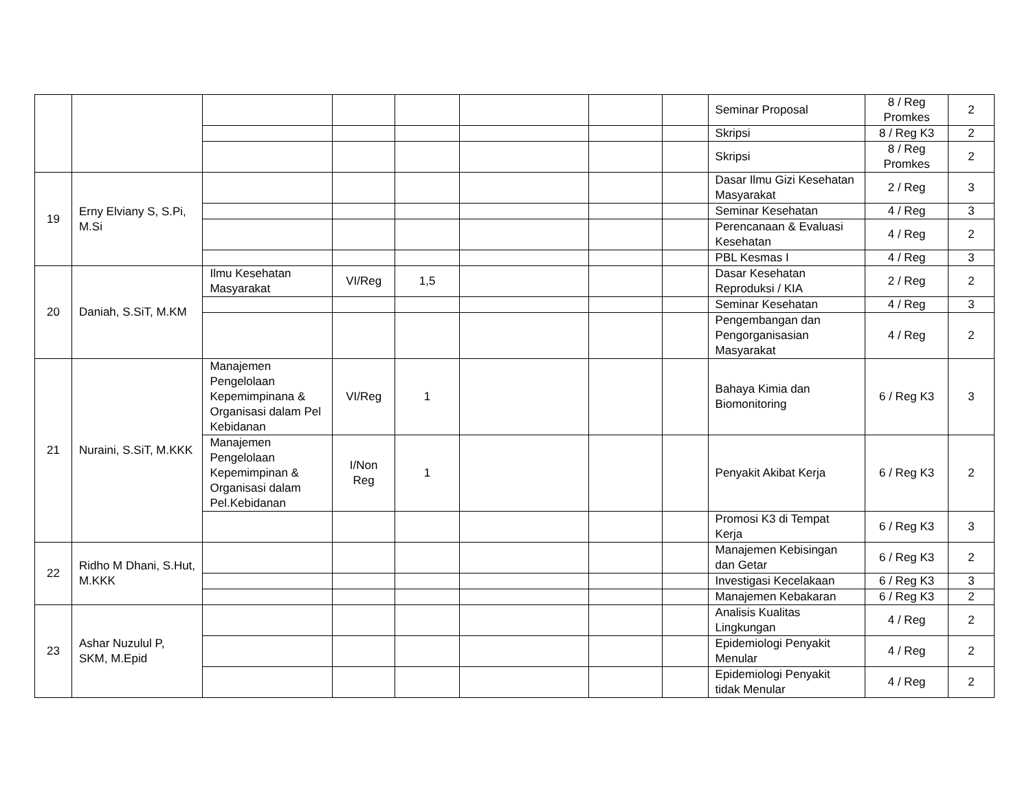| | | | | | | | | Seminar Proposal | 8 / Reg Promkes | 2 |
| | | | | | | | | Skripsi | 8 / Reg K3 | 2 |
| | | | | | | | | Skripsi | 8 / Reg Promkes | 2 |
| 19 | Erny Elviany S, S.Pi, M.Si | | | | | | | Dasar Ilmu Gizi Kesehatan Masyarakat | 2 / Reg | 3 |
| | | | | | | | | Seminar Kesehatan | 4 / Reg | 3 |
| | | | | | | | | Perencanaan & Evaluasi Kesehatan | 4 / Reg | 2 |
| | | | | | | | | PBL Kesmas I | 4 / Reg | 3 |
| 20 | Daniah, S.SiT, M.KM | Ilmu Kesehatan Masyarakat | VI/Reg | 1,5 | | | | Dasar Kesehatan Reproduksi / KIA | 2 / Reg | 2 |
| | | | | | | | | Seminar Kesehatan | 4 / Reg | 3 |
| | | | | | | | | Pengembangan dan Pengorganisasian Masyarakat | 4 / Reg | 2 |
| 21 | Nuraini, S.SiT, M.KKK | Manajemen Pengelolaan Kepemimpinana & Organisasi dalam Pel Kebidanan | VI/Reg | 1 | | | | Bahaya Kimia dan Biomonitoring | 6 / Reg K3 | 3 |
| | | Manajemen Pengelolaan Kepemimpinan & Organisasi dalam Pel.Kebidanan | I/Non Reg | 1 | | | | Penyakit Akibat Kerja | 6 / Reg K3 | 2 |
| | | | | | | | | Promosi K3 di Tempat Kerja | 6 / Reg K3 | 3 |
| 22 | Ridho M Dhani, S.Hut, M.KKK | | | | | | | Manajemen Kebisingan dan Getar | 6 / Reg K3 | 2 |
| | | | | | | | | Investigasi Kecelakaan | 6 / Reg K3 | 3 |
| | | | | | | | | Manajemen Kebakaran | 6 / Reg K3 | 2 |
| 23 | Ashar Nuzulul P, SKM, M.Epid | | | | | | | Analisis Kualitas Lingkungan | 4 / Reg | 2 |
| | | | | | | | | Epidemiologi Penyakit Menular | 4 / Reg | 2 |
| | | | | | | | | Epidemiologi Penyakit tidak Menular | 4 / Reg | 2 |